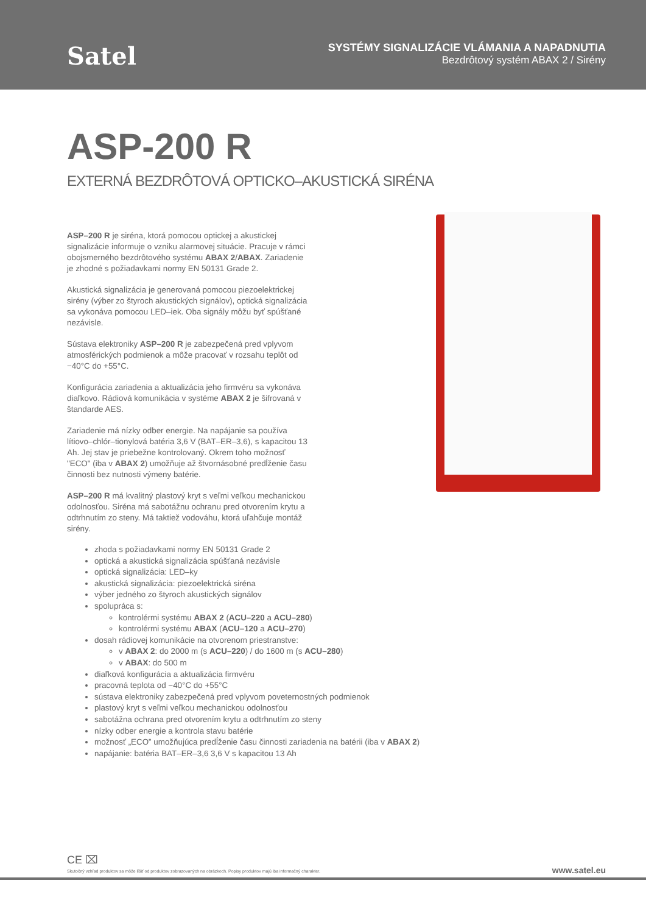Satel
SYSTÉMY SIGNALIZÁCIE VLÁMANIA A NAPADNUTIA
Bezdrôtový systém ABAX 2 / Sirény
ASP-200 R
EXTERNÁ BEZDRÔTOVÁ OPTICKO–AKUSTICKÁ SIRÉNA
ASP–200 R je siréna, ktorá pomocou optickej a akustickej signalizácie informuje o vzniku alarmovej situácie. Pracuje v rámci obojsmerného bezdrôtového systému ABAX 2/ABAX. Zariadenie je zhodné s požiadavkami normy EN 50131 Grade 2.
Akustická signalizácia je generovaná pomocou piezoelektrickej sirény (výber zo štyroch akustických signálov), optická signalizácia sa vykonáva pomocou LED–iek. Oba signály môžu byť spúšťané nezávisle.
Sústava elektroniky ASP–200 R je zabezpečená pred vplyvom atmosférických podmienok a môže pracovať v rozsahu teplôt od −40°C do +55°C.
Konfigurácia zariadenia a aktualizácia jeho firmvéru sa vykonáva diaľkovo. Rádiová komunikácia v systéme ABAX 2 je šifrovaná v štandarde AES.
Zariadenie má nízky odber energie. Na napájanie sa používa lítiovo–chlór–tionylová batéria 3,6 V (BAT–ER–3,6), s kapacitou 13 Ah. Jej stav je priebežne kontrolovaný. Okrem toho možnosť "ECO" (iba v ABAX 2) umožňuje až štvornásobné predĺženie času činnosti bez nutnosti výmeny batérie.
ASP–200 R má kvalitný plastový kryt s veľmi veľkou mechanickou odolnosťou. Siréna má sabotážnu ochranu pred otvorením krytu a odtrhnutím zo steny. Má taktiež vodováhu, ktorá uľahčuje montáž sirény.
zhoda s požiadavkami normy EN 50131 Grade 2
optická a akustická signalizácia spúšťaná nezávisle
optická signalizácia: LED–ky
akustická signalizácia: piezoelektrická siréna
výber jedného zo štyroch akustických signálov
spolupráca s:
kontrolérmi systému ABAX 2 (ACU–220 a ACU–280)
kontrolérmi systému ABAX (ACU–120 a ACU–270)
dosah rádiovej komunikácie na otvorenom priestranstve:
v ABAX 2: do 2000 m (s ACU–220) / do 1600 m (s ACU–280)
v ABAX: do 500 m
diaľková konfigurácia a aktualizácia firmvéru
pracovná teplota od −40°C do +55°C
sústava elektroniky zabezpečená pred vplyvom poveternostných podmienok
plastový kryt s veľmi veľkou mechanickou odolnosťou
sabotážna ochrana pred otvorením krytu a odtrhnutím zo steny
nízky odber energie a kontrola stavu batérie
možnosť „ECO” umožňujúca predĺženie času činnosti zariadenia na batérii (iba v ABAX 2)
napájanie: batéria BAT–ER–3,6 3,6 V s kapacitou 13 Ah
CE ⌧
Skutočný vzhľad produktov sa môže líšiť od produktov zobrazovaných na obrázkoch. Popisy produktov majú iba informačný charakter.
www.satel.eu